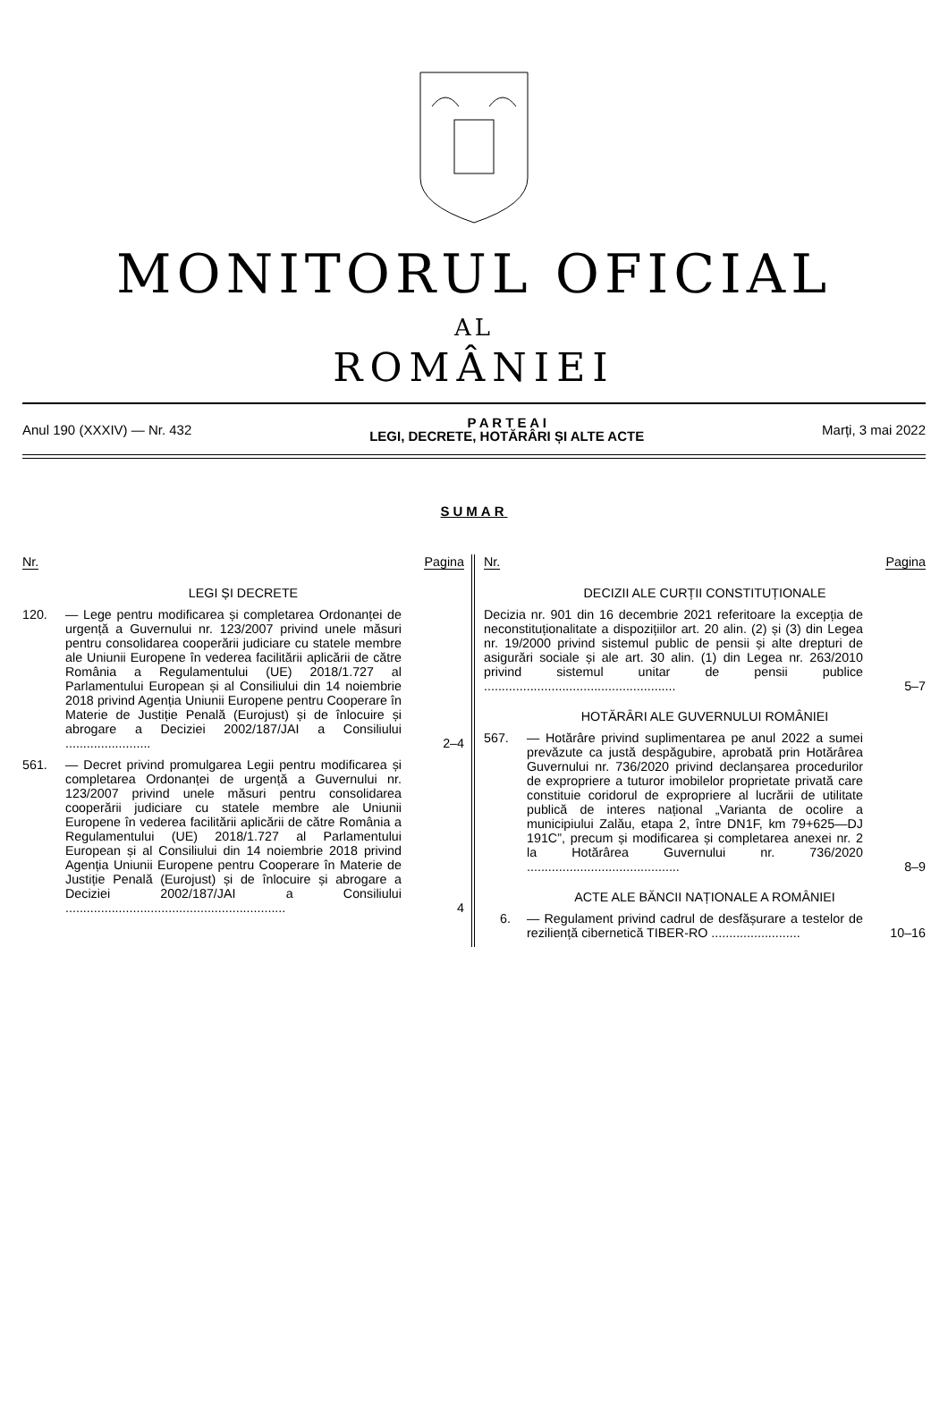MONITORUL OFICIAL
AL
ROMÂNIEI
Anul 190 (XXXIV) — Nr. 432
P A R T E A I
LEGI, DECRETE, HOTĂRÂRI ȘI ALTE ACTE
Marți, 3 mai 2022
SUMAR
Nr. Pagina
LEGI ȘI DECRETE
120. — Lege pentru modificarea și completarea Ordonanței de urgență a Guvernului nr. 123/2007 privind unele măsuri pentru consolidarea cooperării judiciare cu statele membre ale Uniunii Europene în vederea facilitării aplicării de către România a Regulamentului (UE) 2018/1.727 al Parlamentului European și al Consiliului din 14 noiembrie 2018 privind Agenția Uniunii Europene pentru Cooperare în Materie de Justiție Penală (Eurojust) și de înlocuire și abrogare a Deciziei 2002/187/JAI a Consiliului ........................
2–4
561. — Decret privind promulgarea Legii pentru modificarea și completarea Ordonanței de urgență a Guvernului nr. 123/2007 privind unele măsuri pentru consolidarea cooperării judiciare cu statele membre ale Uniunii Europene în vederea facilitării aplicării de către România a Regulamentului (UE) 2018/1.727 al Parlamentului European și al Consiliului din 14 noiembrie 2018 privind Agenția Uniunii Europene pentru Cooperare în Materie de Justiție Penală (Eurojust) și de înlocuire și abrogare a Deciziei 2002/187/JAI a Consiliului ..............................................................
4
Nr. Pagina
DECIZII ALE CURȚII CONSTITUȚIONALE
Decizia nr. 901 din 16 decembrie 2021 referitoare la excepția de neconstituționalitate a dispozițiilor art. 20 alin. (2) și (3) din Legea nr. 19/2000 privind sistemul public de pensii și alte drepturi de asigurări sociale și ale art. 30 alin. (1) din Legea nr. 263/2010 privind sistemul unitar de pensii publice ......................................................
5–7
HOTĂRÂRI ALE GUVERNULUI ROMÂNIEI
567. — Hotărâre privind suplimentarea pe anul 2022 a sumei prevăzute ca justă despăgubire, aprobată prin Hotărârea Guvernului nr. 736/2020 privind declanșarea procedurilor de expropriere a tuturor imobilelor proprietate privată care constituie coridorul de expropriere al lucrării de utilitate publică de interes național „Varianta de ocolire a municipiului Zalău, etapa 2, între DN1F, km 79+625—DJ 191C”, precum și modificarea și completarea anexei nr. 2 la Hotărârea Guvernului nr. 736/2020 ...........................................
8–9
ACTE ALE BĂNCII NAȚIONALE A ROMÂNIEI
6. — Regulament privind cadrul de desfășurare a testelor de reziliență cibernetică TIBER-RO .........................
10–16